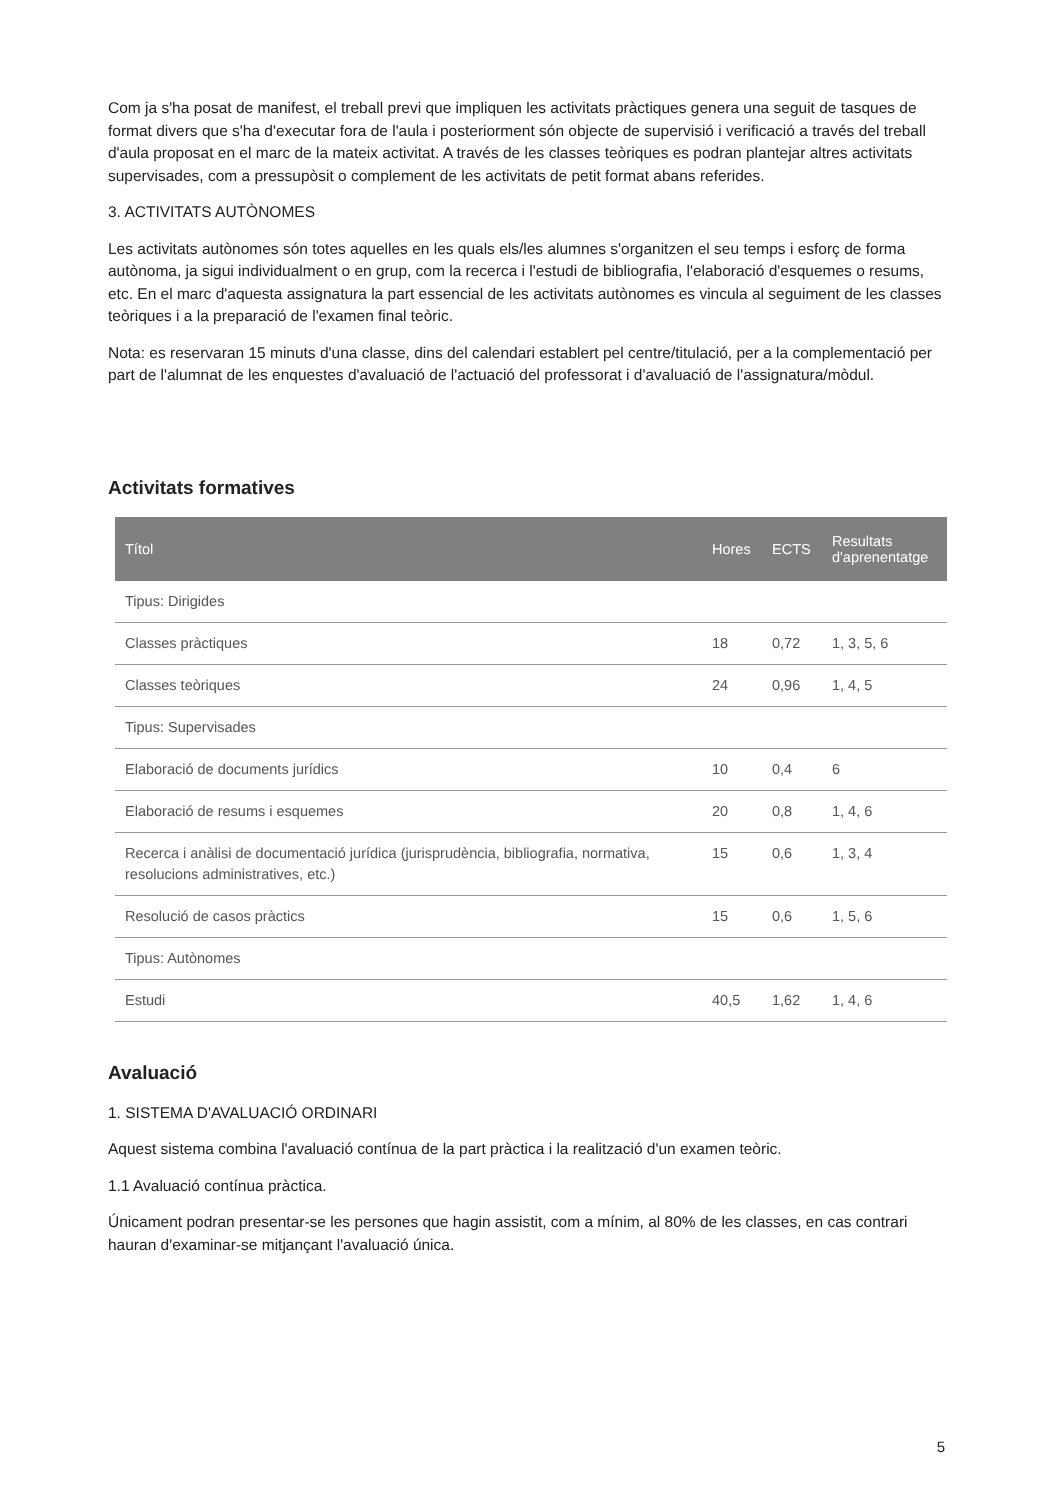Com ja s'ha posat de manifest, el treball previ que impliquen les activitats pràctiques genera una seguit de tasques de format divers que s'ha d'executar fora de l'aula i posteriorment són objecte de supervisió i verificació a través del treball d'aula proposat en el marc de la mateix activitat. A través de les classes teòriques es podran plantejar altres activitats supervisades, com a pressupòsit o complement de les activitats de petit format abans referides.
3. ACTIVITATS AUTÒNOMES
Les activitats autònomes són totes aquelles en les quals els/les alumnes s'organitzen el seu temps i esforç de forma autònoma, ja sigui individualment o en grup, com la recerca i l'estudi de bibliografia, l'elaboració d'esquemes o resums, etc. En el marc d'aquesta assignatura la part essencial de les activitats autònomes es vincula al seguiment de les classes teòriques i a la preparació de l'examen final teòric.
Nota: es reservaran 15 minuts d'una classe, dins del calendari establert pel centre/titulació, per a la complementació per part de l'alumnat de les enquestes d'avaluació de l'actuació del professorat i d'avaluació de l'assignatura/mòdul.
Activitats formatives
| Títol | Hores | ECTS | Resultats d'aprenentatge |
| --- | --- | --- | --- |
| Tipus: Dirigides | | | |
| Classes pràctiques | 18 | 0,72 | 1, 3, 5, 6 |
| Classes teòriques | 24 | 0,96 | 1, 4, 5 |
| Tipus: Supervisades | | | |
| Elaboració de documents jurídics | 10 | 0,4 | 6 |
| Elaboració de resums i esquemes | 20 | 0,8 | 1, 4, 6 |
| Recerca i anàlisi de documentació jurídica (jurisprudència, bibliografia, normativa, resolucions administratives, etc.) | 15 | 0,6 | 1, 3, 4 |
| Resolució de casos pràctics | 15 | 0,6 | 1, 5, 6 |
| Tipus: Autònomes | | | |
| Estudi | 40,5 | 1,62 | 1, 4, 6 |
Avaluació
1. SISTEMA D'AVALUACIÓ ORDINARI
Aquest sistema combina l'avaluació contínua de la part pràctica i la realització d'un examen teòric.
1.1 Avaluació contínua pràctica.
Únicament podran presentar-se les persones que hagin assistit, com a mínim, al 80% de les classes, en cas contrari hauran d'examinar-se mitjançant l'avaluació única.
5